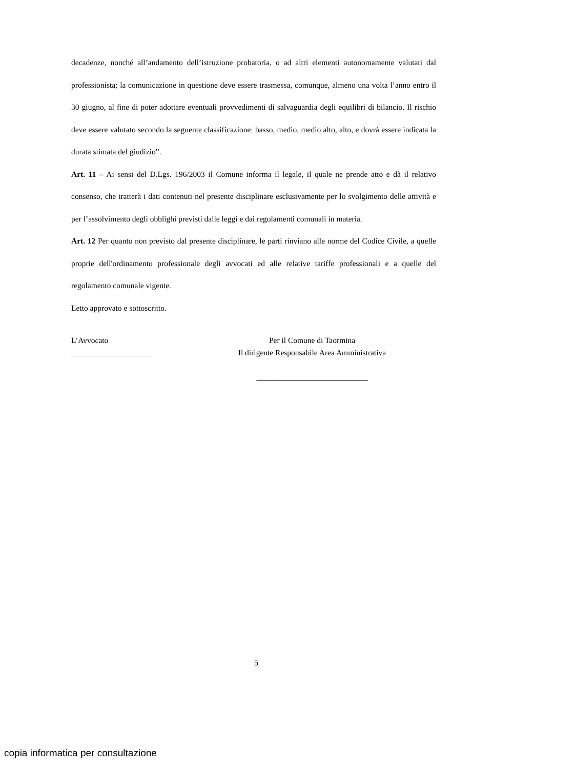decadenze, nonché all’andamento dell’istruzione probatoria, o ad altri elementi autonomamente valutati dal professionista; la comunicazione in questione deve essere trasmessa, comunque, almeno una volta l’anno entro il 30 giugno, al fine di poter adottare eventuali provvedimenti di salvaguardia degli equilibri di bilancio. Il rischio deve essere valutato secondo la seguente classificazione: basso, medio, medio alto, alto, e dovrà essere indicata la durata stimata del giudizio”.
Art. 11 – Ai sensi del D.Lgs. 196/2003 il Comune informa il legale, il quale ne prende atto e dà il relativo consenso, che tratterà i dati contenuti nel presente disciplinare esclusivamente per lo svolgimento delle attività e per l’assolvimento degli obblighi previsti dalle leggi e dai regolamenti comunali in materia.
Art. 12 Per quanto non previsto dal presente disciplinare, le parti rinviano alle norme del Codice Civile, a quelle proprie dell'ordinamento professionale degli avvocati ed alle relative tariffe professionali e a quelle del regolamento comunale vigente.
Letto approvato e sottoscritto.
L’Avvocato
____________________
Per il Comune di Taormina
Il dirigente Responsabile Area Amministrativa
____________________________
5
copia informatica per consultazione